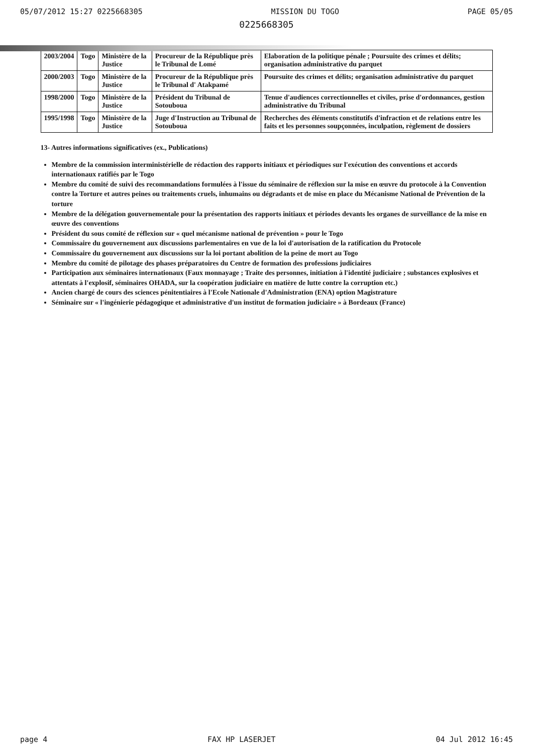05/07/2012 15:27 0225668305 MISSION DU TOGO PAGE 05/05
0225668305
| 2003/2004 | Togo | Ministère de la Justice | Procureur de la République près le Tribunal de Lomé | Elaboration de la politique pénale ; Poursuite des crimes et délits; organisation administrative du parquet |
| 2000/2003 | Togo | Ministère de la Justice | Procureur de la République près le Tribunal d' Atakpamé | Poursuite des crimes et délits; organisation administrative du parquet |
| 1998/2000 | Togo | Ministère de la Justice | Président du Tribunal de Sotouboua | Tenue d'audiences correctionnelles et civiles, prise d'ordonnances, gestion administrative du Tribunal |
| 1995/1998 | Togo | Ministère de la Justice | Juge d'Instruction au Tribunal de Sotouboua | Recherches des éléments constitutifs d'infraction et de relations entre les faits et les personnes soupçonnées, inculpation, règlement de dossiers |
13- Autres informations significatives (ex., Publications)
Membre de la commission interministérielle de rédaction des rapports initiaux et périodiques sur l'exécution des conventions et accords internationaux ratifiés par le Togo
Membre du comité de suivi des recommandations formulées à l'issue du séminaire de réflexion sur la mise en œuvre du protocole à la Convention contre la Torture et autres peines ou traitements cruels, inhumains ou dégradants et de mise en place du Mécanisme National de Prévention de la torture
Membre de la délégation gouvernementale pour la présentation des rapports initiaux et périodes devants les organes de surveillance de la mise en œuvre des conventions
Président du sous comité de réflexion sur « quel mécanisme national de prévention » pour le Togo
Commissaire du gouvernement aux discussions parlementaires en vue de la loi d'autorisation de la ratification du Protocole
Commissaire du gouvernement aux discussions sur la loi portant abolition de la peine de mort au Togo
Membre du comité de pilotage des phases préparatoires du Centre de formation des professions judiciaires
Participation aux séminaires internationaux (Faux monnayage ; Traite des personnes, initiation à l'identité judiciaire ; substances explosives et attentats à l'explosif, séminaires OHADA, sur la coopération judiciaire en matière de lutte contre la corruption etc.)
Ancien chargé de cours des sciences pénitentiaires à l'Ecole Nationale d'Administration (ENA) option Magistrature
Séminaire sur « l'ingénierie pédagogique et administrative d'un institut de formation judiciaire » à Bordeaux (France)
page 4 FAX HP LASERJET 04 Jul 2012 16:45